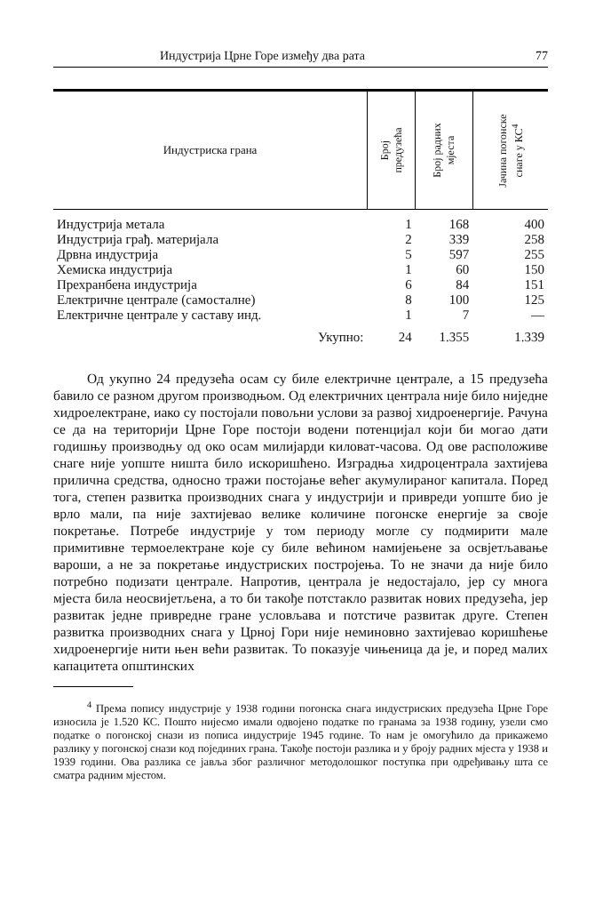Индустрија Црне Горе између два рата 77
| Индустриска грана | Број предузећа | Број радних мјеста | Јачина погонске снаге у КС<sup>4</sup> |
| --- | --- | --- | --- |
| Индустрија метала | 1 | 168 | 400 |
| Индустрија грађ. материјала | 2 | 339 | 258 |
| Дрвна индустрија | 5 | 597 | 255 |
| Хемиска индустрија | 1 | 60 | 150 |
| Прехранбена индустрија | 6 | 84 | 151 |
| Електричне централе (самосталне) | 8 | 100 | 125 |
| Електричне централе у саставу инд. | 1 | 7 | — |
| Укупно: | 24 | 1.355 | 1.339 |
Од укупно 24 предузећа осам су биле електричне централе, а 15 предузећа бавило се разном другом производњом. Од електричних централа није било ниједне хидроелектране, иако су постојали повољни услови за развој хидроенергије. Рачуна се да на територији Црне Горе постоји водени потенцијал који би могао дати годишњу производњу од око осам милијарди киловат-часова. Од ове расположиве снаге није уопште ништа било искоришћено. Изградња хидроцентрала захтијева прилична средства, односно тражи постојање већег акумулираног капитала. Поред тога, степен развитка производних снага у индустрији и привреди уопште био је врло мали, па није захтијевао велике количине погонске енергије за своје покретање. Потребе индустрије у том периоду могле су подмирити мале примитивне термоелектране које су биле већином намијењене за освјетљавање вароши, а не за покретање индустриских постројења. То не значи да није било потребно подизати централе. Напротив, централа је недостајало, јер су многа мјеста била неосвијетљена, а то би такође потстакло развитак нових предузећа, јер развитак једне привредне гране условљава и потстиче развитак друге. Степен развитка производних снага у Црној Гори није неминовно захтијевао коришћење хидроенергије нити њен већи развитак. То показује чињеница да је, и поред малих капацитета општинских
<sup>4</sup> Према попису индустрије у 1938 години погонска снага индустриских предузећа Црне Горе износила је 1.520 КС. Пошто нијесмо имали одвојено податке по гранама за 1938 годину, узели смо податке о погонској снази из пописа индустрије 1945 године. То нам је омогућило да прикажемо разлику у погонској снази код појединих грана. Такође постоји разлика и у броју радних мјеста у 1938 и 1939 години. Ова разлика се јавља због различног методолошког поступка при одређивању шта се сматра радним мјестом.